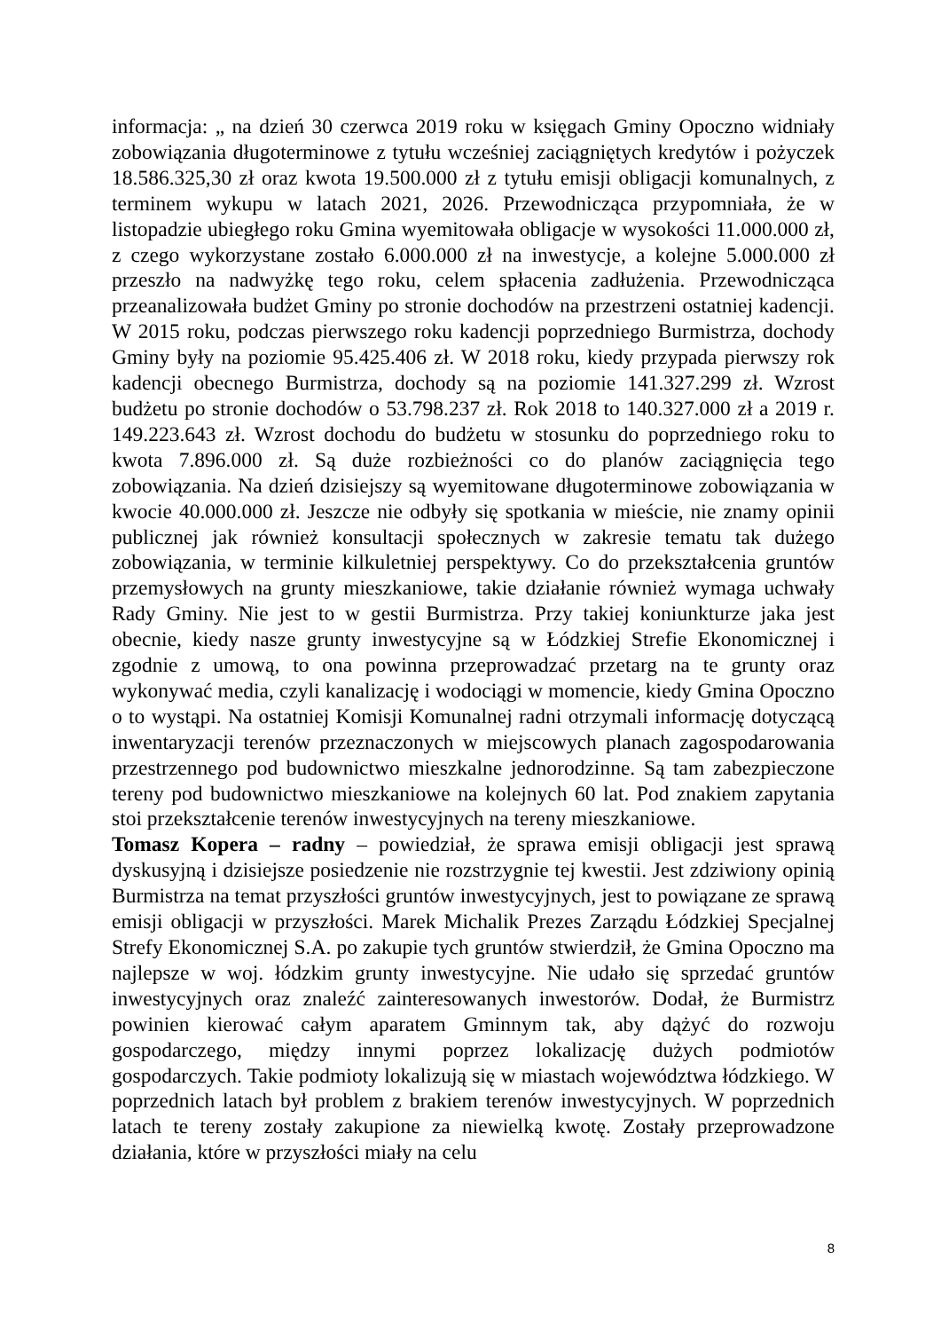informacja: „ na dzień 30 czerwca 2019 roku w księgach Gminy Opoczno widniały zobowiązania długoterminowe z tytułu wcześniej zaciągniętych kredytów i pożyczek 18.586.325,30 zł oraz kwota 19.500.000 zł z tytułu emisji obligacji komunalnych, z terminem wykupu w latach 2021, 2026. Przewodnicząca przypomniała, że w listopadzie ubiegłego roku Gmina wyemitowała obligacje w wysokości 11.000.000 zł, z czego wykorzystane zostało 6.000.000 zł na inwestycje, a kolejne 5.000.000 zł przeszło na nadwyżkę tego roku, celem spłacenia zadłużenia. Przewodnicząca przeanalizowała budżet Gminy po stronie dochodów na przestrzeni ostatniej kadencji. W 2015 roku, podczas pierwszego roku kadencji poprzedniego Burmistrza, dochody Gminy były na poziomie 95.425.406 zł. W 2018 roku, kiedy przypada pierwszy rok kadencji obecnego Burmistrza, dochody są na poziomie 141.327.299 zł. Wzrost budżetu po stronie dochodów o 53.798.237 zł. Rok 2018 to 140.327.000 zł a 2019 r. 149.223.643 zł. Wzrost dochodu do budżetu w stosunku do poprzedniego roku to kwota 7.896.000 zł. Są duże rozbieżności co do planów zaciągnięcia tego zobowiązania. Na dzień dzisiejszy są wyemitowane długoterminowe zobowiązania w kwocie 40.000.000 zł. Jeszcze nie odbyły się spotkania w mieście, nie znamy opinii publicznej jak również konsultacji społecznych w zakresie tematu tak dużego zobowiązania, w terminie kilkuletniej perspektywy. Co do przekształcenia gruntów przemysłowych na grunty mieszkaniowe, takie działanie również wymaga uchwały Rady Gminy. Nie jest to w gestii Burmistrza. Przy takiej koniunkturze jaka jest obecnie, kiedy nasze grunty inwestycyjne są w Łódzkiej Strefie Ekonomicznej i zgodnie z umową, to ona powinna przeprowadzać przetarg na te grunty oraz wykonywać media, czyli kanalizację i wodociągi w momencie, kiedy Gmina Opoczno o to wystąpi. Na ostatniej Komisji Komunalnej radni otrzymali informację dotyczącą inwentaryzacji terenów przeznaczonych w miejscowych planach zagospodarowania przestrzennego pod budownictwo mieszkalne jednorodzinne. Są tam zabezpieczone tereny pod budownictwo mieszkaniowe na kolejnych 60 lat. Pod znakiem zapytania stoi przekształcenie terenów inwestycyjnych na tereny mieszkaniowe.
Tomasz Kopera – radny – powiedział, że sprawa emisji obligacji jest sprawą dyskusyjną i dzisiejsze posiedzenie nie rozstrzygnie tej kwestii. Jest zdziwiony opinią Burmistrza na temat przyszłości gruntów inwestycyjnych, jest to powiązane ze sprawą emisji obligacji w przyszłości. Marek Michalik Prezes Zarządu Łódzkiej Specjalnej Strefy Ekonomicznej S.A. po zakupie tych gruntów stwierdził, że Gmina Opoczno ma najlepsze w woj. łódzkim grunty inwestycyjne. Nie udało się sprzedać gruntów inwestycyjnych oraz znaleźć zainteresowanych inwestorów. Dodał, że Burmistrz powinien kierować całym aparatem Gminnym tak, aby dążyć do rozwoju gospodarczego, między innymi poprzez lokalizację dużych podmiotów gospodarczych. Takie podmioty lokalizują się w miastach województwa łódzkiego. W poprzednich latach był problem z brakiem terenów inwestycyjnych. W poprzednich latach te tereny zostały zakupione za niewielką kwotę. Zostały przeprowadzone działania, które w przyszłości miały na celu
8